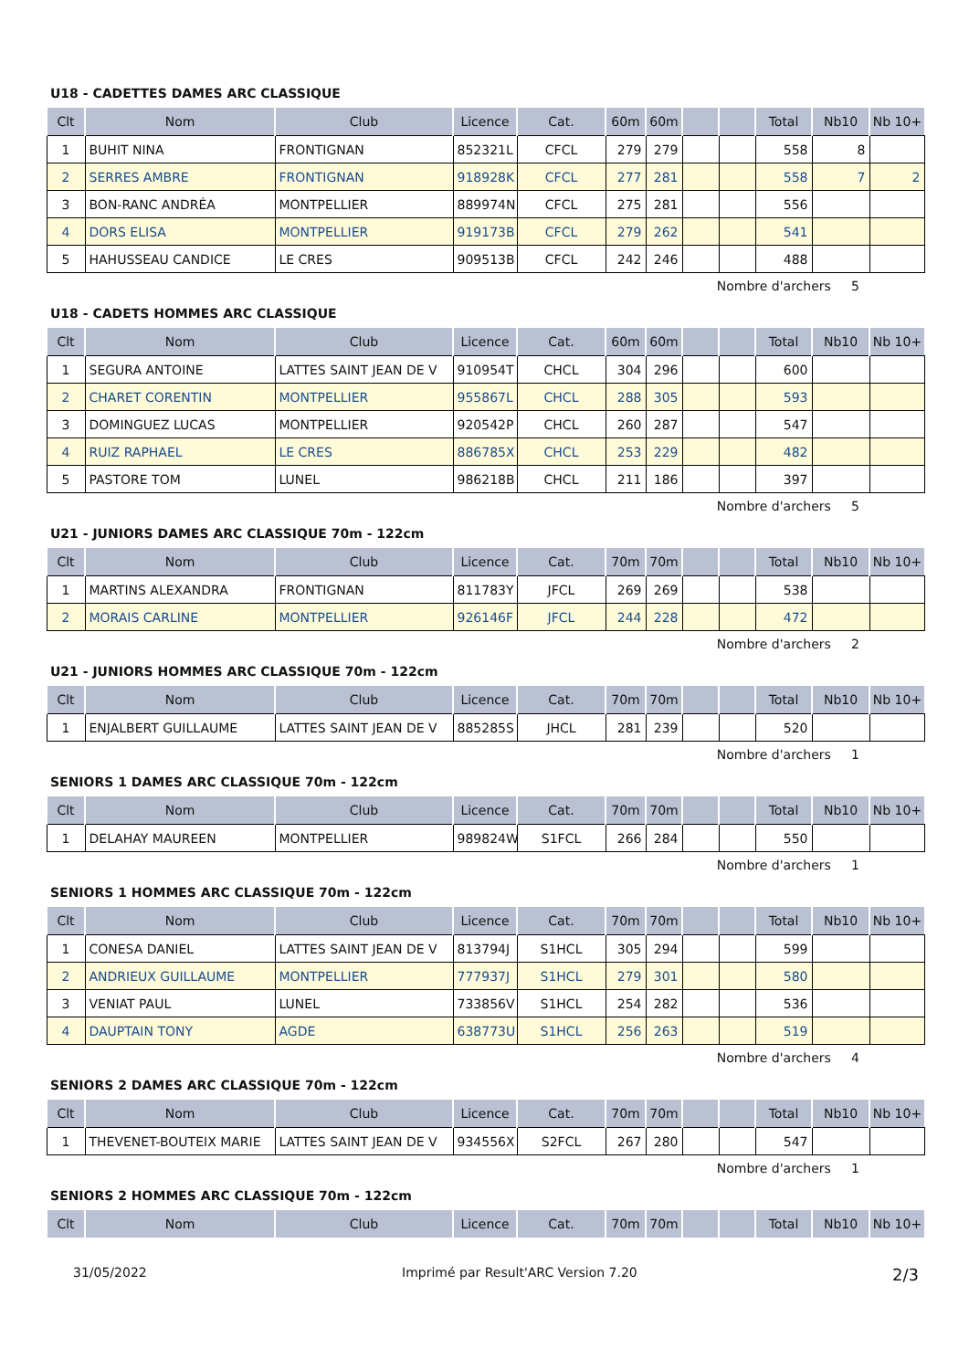U18 - CADETTES DAMES ARC CLASSIQUE
| Clt | Nom | Club | Licence | Cat. | 60m | 60m | | | Total | Nb10 | Nb 10+ |
| --- | --- | --- | --- | --- | --- | --- | --- | --- | --- | --- | --- |
| 1 | BUHIT NINA | FRONTIGNAN | 852321L | CFCL | 279 | 279 | | | 558 | 8 | |
| 2 | SERRES AMBRE | FRONTIGNAN | 918928K | CFCL | 277 | 281 | | | 558 | 7 | 2 |
| 3 | BON-RANC ANDRÉA | MONTPELLIER | 889974N | CFCL | 275 | 281 | | | 556 | | |
| 4 | DORS ELISA | MONTPELLIER | 919173B | CFCL | 279 | 262 | | | 541 | | |
| 5 | HAHUSSEAU CANDICE | LE CRES | 909513B | CFCL | 242 | 246 | | | 488 | | |
Nombre d'archers 5
U18 - CADETS HOMMES ARC CLASSIQUE
| Clt | Nom | Club | Licence | Cat. | 60m | 60m | | | Total | Nb10 | Nb 10+ |
| --- | --- | --- | --- | --- | --- | --- | --- | --- | --- | --- | --- |
| 1 | SEGURA ANTOINE | LATTES SAINT JEAN DE V | 910954T | CHCL | 304 | 296 | | | 600 | | |
| 2 | CHARET CORENTIN | MONTPELLIER | 955867L | CHCL | 288 | 305 | | | 593 | | |
| 3 | DOMINGUEZ LUCAS | MONTPELLIER | 920542P | CHCL | 260 | 287 | | | 547 | | |
| 4 | RUIZ RAPHAEL | LE CRES | 886785X | CHCL | 253 | 229 | | | 482 | | |
| 5 | PASTORE TOM | LUNEL | 986218B | CHCL | 211 | 186 | | | 397 | | |
Nombre d'archers 5
U21 - JUNIORS DAMES ARC CLASSIQUE 70m - 122cm
| Clt | Nom | Club | Licence | Cat. | 70m | 70m | | | Total | Nb10 | Nb 10+ |
| --- | --- | --- | --- | --- | --- | --- | --- | --- | --- | --- | --- |
| 1 | MARTINS ALEXANDRA | FRONTIGNAN | 811783Y | JFCL | 269 | 269 | | | 538 | | |
| 2 | MORAIS CARLINE | MONTPELLIER | 926146F | JFCL | 244 | 228 | | | 472 | | |
Nombre d'archers 2
U21 - JUNIORS HOMMES ARC CLASSIQUE 70m - 122cm
| Clt | Nom | Club | Licence | Cat. | 70m | 70m | | | Total | Nb10 | Nb 10+ |
| --- | --- | --- | --- | --- | --- | --- | --- | --- | --- | --- | --- |
| 1 | ENJALBERT GUILLAUME | LATTES SAINT JEAN DE V | 885285S | JHCL | 281 | 239 | | | 520 | | |
Nombre d'archers 1
SENIORS 1 DAMES ARC CLASSIQUE 70m - 122cm
| Clt | Nom | Club | Licence | Cat. | 70m | 70m | | | Total | Nb10 | Nb 10+ |
| --- | --- | --- | --- | --- | --- | --- | --- | --- | --- | --- | --- |
| 1 | DELAHAY MAUREEN | MONTPELLIER | 989824W | S1FCL | 266 | 284 | | | 550 | | |
Nombre d'archers 1
SENIORS 1 HOMMES ARC CLASSIQUE 70m - 122cm
| Clt | Nom | Club | Licence | Cat. | 70m | 70m | | | Total | Nb10 | Nb 10+ |
| --- | --- | --- | --- | --- | --- | --- | --- | --- | --- | --- | --- |
| 1 | CONESA DANIEL | LATTES SAINT JEAN DE V | 813794J | S1HCL | 305 | 294 | | | 599 | | |
| 2 | ANDRIEUX GUILLAUME | MONTPELLIER | 777937J | S1HCL | 279 | 301 | | | 580 | | |
| 3 | VENIAT PAUL | LUNEL | 733856V | S1HCL | 254 | 282 | | | 536 | | |
| 4 | DAUPTAIN TONY | AGDE | 638773U | S1HCL | 256 | 263 | | | 519 | | |
Nombre d'archers 4
SENIORS 2 DAMES ARC CLASSIQUE 70m - 122cm
| Clt | Nom | Club | Licence | Cat. | 70m | 70m | | | Total | Nb10 | Nb 10+ |
| --- | --- | --- | --- | --- | --- | --- | --- | --- | --- | --- | --- |
| 1 | THEVENET-BOUTEIX MARIE | LATTES SAINT JEAN DE V | 934556X | S2FCL | 267 | 280 | | | 547 | | |
Nombre d'archers 1
SENIORS 2 HOMMES ARC CLASSIQUE 70m - 122cm
| Clt | Nom | Club | Licence | Cat. | 70m | 70m | | | Total | Nb10 | Nb 10+ |
| --- | --- | --- | --- | --- | --- | --- | --- | --- | --- | --- | --- |
31/05/2022 Imprimé par Result'ARC Version 7.20 2/3